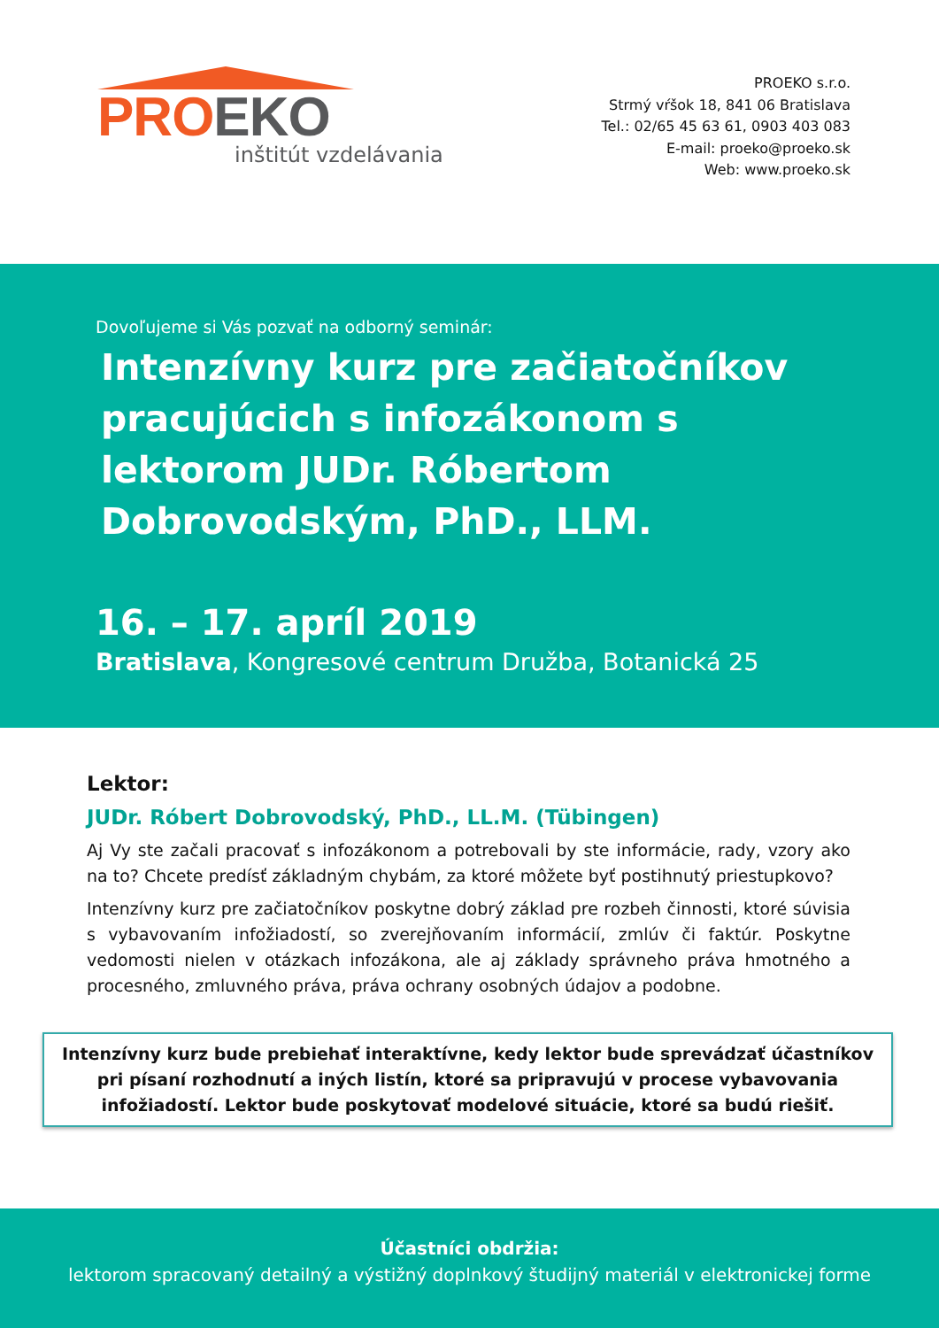PRO EKO
inštitút vzdelávania
PROEKO s.r.o.
Strmý vŕšok 18, 841 06 Bratislava
Tel.: 02/65 45 63 61, 0903 403 083
E-mail: proeko@proeko.sk
Web: www.proeko.sk
Dovoľujeme si Vás pozvať na odborný seminár:
Intenzívny kurz pre začiatočníkov pracujúcich s infozákonom s lektorom JUDr. Róbertom Dobrovodským, PhD., LLM.
16. – 17. apríl 2019
Bratislava, Kongresové centrum Družba, Botanická 25
Lektor:
JUDr. Róbert Dobrovodský, PhD., LL.M. (Tübingen)
Aj Vy ste začali pracovať s infozákonom a potrebovali by ste informácie, rady, vzory ako na to? Chcete predísť základným chybám, za ktoré môžete byť postihnutý priestupkovo?
Intenzívny kurz pre začiatočníkov poskytne dobrý základ pre rozbeh činnosti, ktoré súvisia s vybavovaním infožiadostí, so zverejňovaním informácií, zmlúv či faktúr. Poskytne vedomosti nielen v otázkach infozákona, ale aj základy správneho práva hmotného a procesného, zmluvného práva, práva ochrany osobných údajov a podobne.
Intenzívny kurz bude prebiehať interaktívne, kedy lektor bude sprevádzať účastníkov pri písaní rozhodnutí a iných listín, ktoré sa pripravujú v procese vybavovania infožiadostí. Lektor bude poskytovať modelové situácie, ktoré sa budú riešiť.
Účastníci obdržia:
lektorom spracovaný detailný a výstižný doplnkový študijný materiál v elektronickej forme